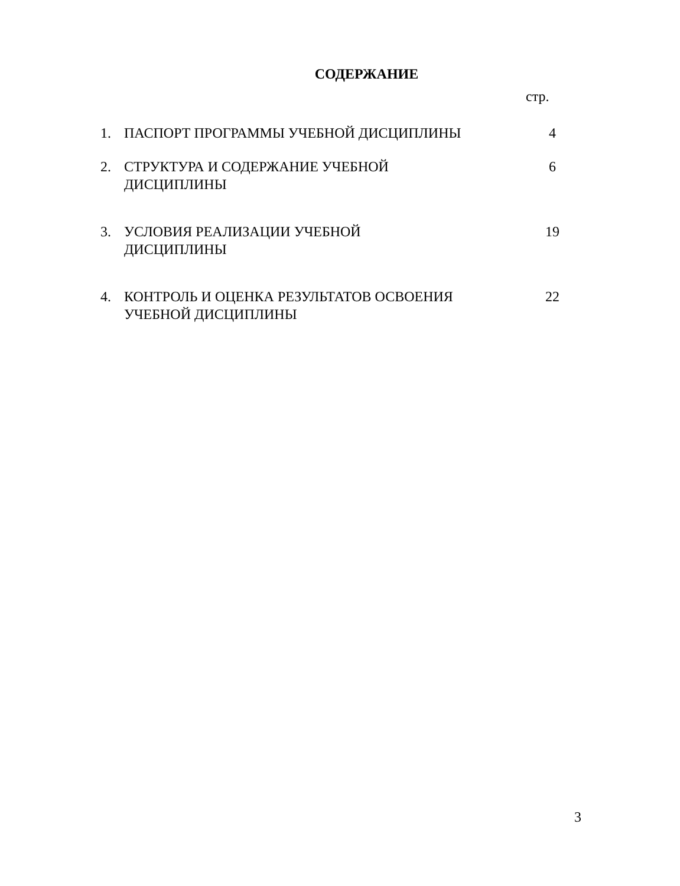СОДЕРЖАНИЕ
стр.
| 1. | ПАСПОРТ ПРОГРАММЫ УЧЕБНОЙ ДИСЦИПЛИНЫ | 4 |
| 2. | СТРУКТУРА И СОДЕРЖАНИЕ УЧЕБНОЙ ДИСЦИПЛИНЫ | 6 |
| 3. | УСЛОВИЯ РЕАЛИЗАЦИИ УЧЕБНОЙ ДИСЦИПЛИНЫ | 19 |
| 4. | КОНТРОЛЬ И ОЦЕНКА РЕЗУЛЬТАТОВ ОСВОЕНИЯ УЧЕБНОЙ ДИСЦИПЛИНЫ | 22 |
3